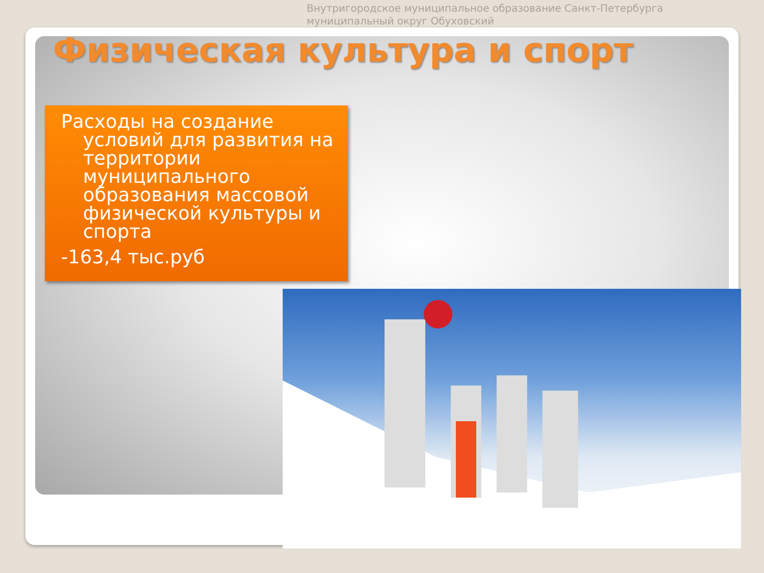Внутригородское муниципальное образование Санкт-Петербурга
муниципальный округ Обуховский
Физическая культура и спорт
Расходы на создание условий для развития на территории муниципального образования массовой физической культуры и спорта
-163,4 тыс.руб